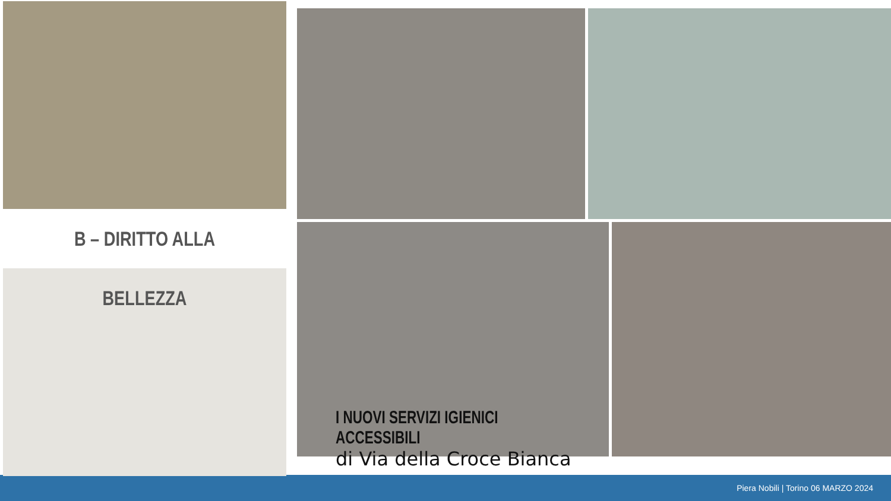B – DIRITTO ALLA BELLEZZA
I NUOVI SERVIZI IGIENICI ACCESSIBILI
di Via della Croce Bianca
Piera Nobili | Torino 06 MARZO 2024